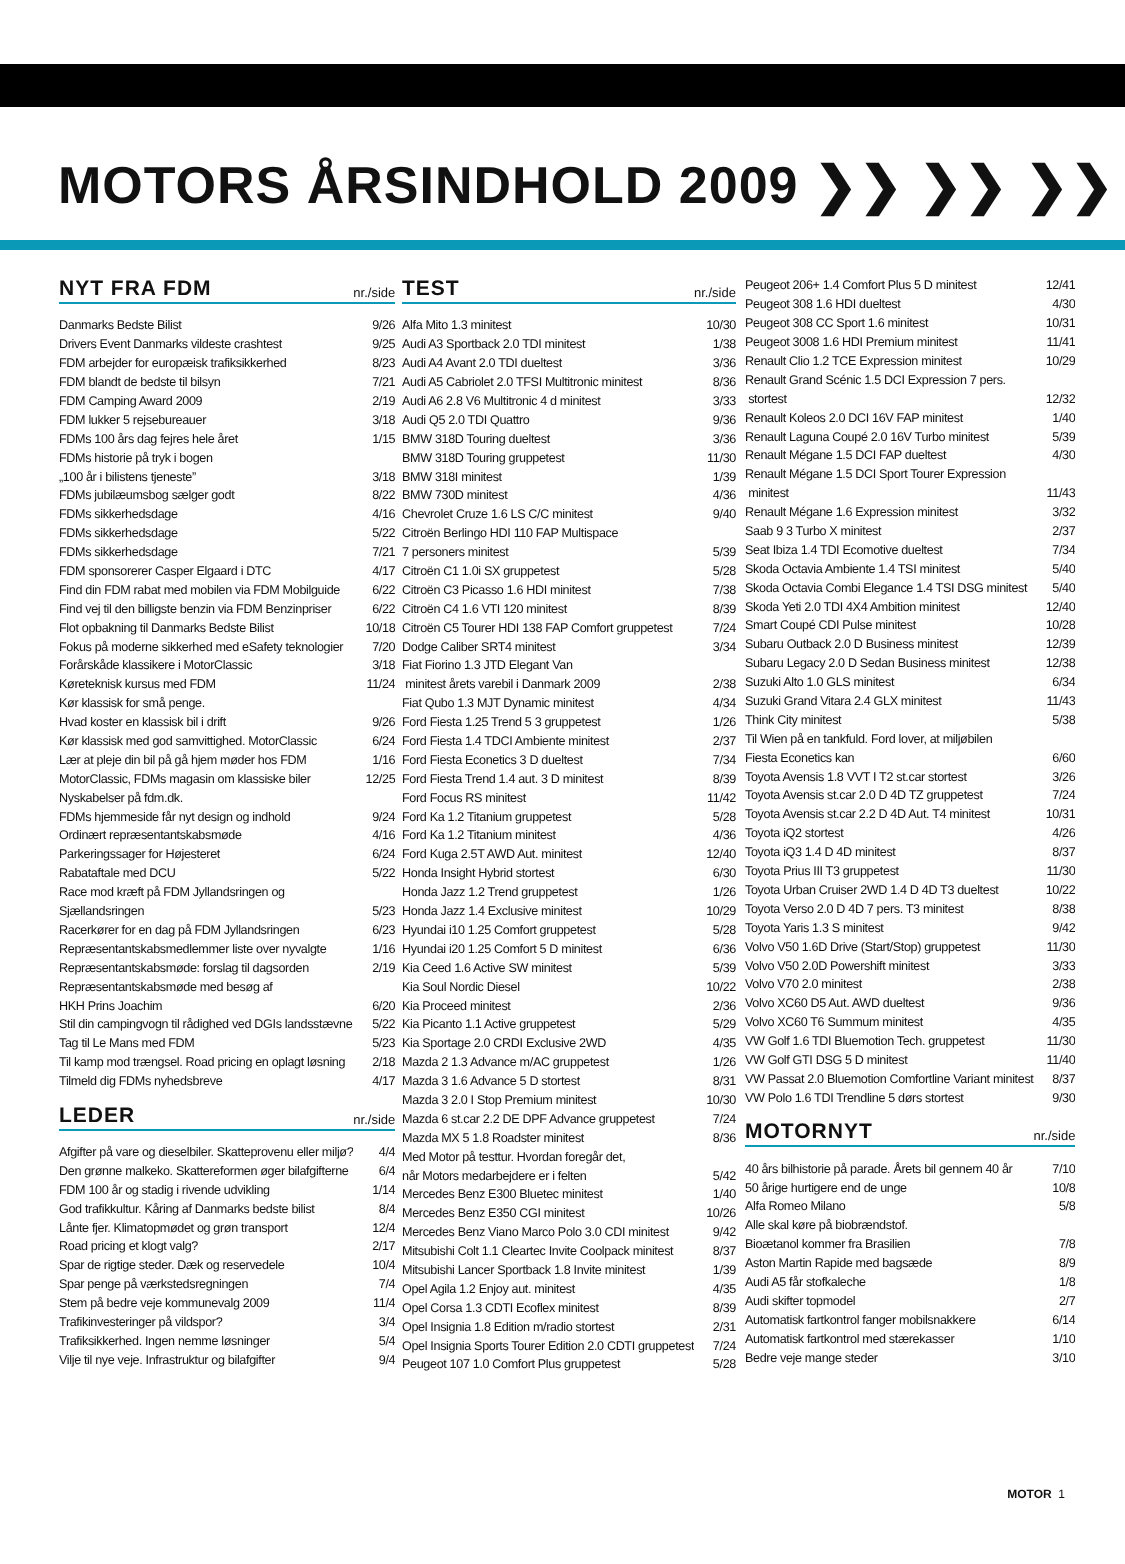MOTORS ÅRSINDHOLD 2009 ❯❯ ❯❯ ❯❯
| NYT FRA FDM | nr./side |
| --- | --- |
| Danmarks Bedste Bilist | 9/26 |
| Drivers Event Danmarks vildeste crashtest | 9/25 |
| FDM arbejder for europæisk trafiksikkerhed | 8/23 |
| FDM blandt de bedste til bilsyn | 7/21 |
| FDM Camping Award 2009 | 2/19 |
| FDM lukker 5 rejsebureauer | 3/18 |
| FDMs 100 års dag fejres hele året | 1/15 |
| FDMs historie på tryk i bogen | |
| „100 år i bilistens tjeneste” | 3/18 |
| FDMs jubilæumsbog sælger godt | 8/22 |
| FDMs sikkerhedsdage | 4/16 |
| FDMs sikkerhedsdage | 5/22 |
| FDMs sikkerhedsdage | 7/21 |
| FDM sponsorerer Casper Elgaard i DTC | 4/17 |
| Find din FDM rabat med mobilen via FDM Mobilguide | 6/22 |
| Find vej til den billigste benzin via FDM Benzinpriser | 6/22 |
| Flot opbakning til Danmarks Bedste Bilist | 10/18 |
| Fokus på moderne sikkerhed med eSafety teknologier | 7/20 |
| Forårskåde klassikere i MotorClassic | 3/18 |
| Køreteknisk kursus med FDM | 11/24 |
| Kør klassisk for små penge. | |
| Hvad koster en klassisk bil i drift | 9/26 |
| Kør klassisk med god samvittighed. MotorClassic | 6/24 |
| Lær at pleje din bil på gå hjem møder hos FDM | 1/16 |
| MotorClassic, FDMs magasin om klassiske biler | 12/25 |
| Nyskabelser på fdm.dk. | |
| FDMs hjemmeside får nyt design og indhold | 9/24 |
| Ordinært repræsentantskabsmøde | 4/16 |
| Parkeringssager for Højesteret | 6/24 |
| Rabataftale med DCU | 5/22 |
| Race mod kræft på FDM Jyllandsringen og | |
| Sjællandsringen | 5/23 |
| Racerkører for en dag på FDM Jyllandsringen | 6/23 |
| Repræsentantskabsmedlemmer liste over nyvalgte | 1/16 |
| Repræsentantskabsmøde: forslag til dagsorden | 2/19 |
| Repræsentantskabsmøde med besøg af | |
| HKH Prins Joachim | 6/20 |
| Stil din campingvogn til rådighed ved DGIs landsstævne | 5/22 |
| Tag til Le Mans med FDM | 5/23 |
| Til kamp mod trængsel. Road pricing en oplagt løsning | 2/18 |
| Tilmeld dig FDMs nyhedsbreve | 4/17 |
| LEDER | nr./side |
| Afgifter på vare og dieselbiler. Skatteprovenu eller miljø? | 4/4 |
| Den grønne malkeko. Skattereformen øger bilafgifterne | 6/4 |
| FDM 100 år og stadig i rivende udvikling | 1/14 |
| God trafikkultur. Kåring af Danmarks bedste bilist | 8/4 |
| Lånte fjer. Klimatopmødet og grøn transport | 12/4 |
| Road pricing et klogt valg? | 2/17 |
| Spar de rigtige steder. Dæk og reservedele | 10/4 |
| Spar penge på værkstedsregningen | 7/4 |
| Stem på bedre veje kommunevalg 2009 | 11/4 |
| Trafikinvesteringer på vildspor? | 3/4 |
| Trafiksikkerhed. Ingen nemme løsninger | 5/4 |
| Vilje til nye veje. Infrastruktur og bilafgifter | 9/4 |
| TEST | nr./side |
| --- | --- |
| Alfa Mito 1.3 minitest | 10/30 |
| Audi A3 Sportback 2.0 TDI minitest | 1/38 |
| Audi A4 Avant 2.0 TDI dueltest | 3/36 |
| Audi A5 Cabriolet 2.0 TFSI Multitronic minitest | 8/36 |
| Audi A6 2.8 V6 Multitronic 4 d minitest | 3/33 |
| Audi Q5 2.0 TDI Quattro | 9/36 |
| BMW 318D Touring dueltest | 3/36 |
| BMW 318D Touring gruppetest | 11/30 |
| BMW 318I minitest | 1/39 |
| BMW 730D minitest | 4/36 |
| Chevrolet Cruze 1.6 LS C/C minitest | 9/40 |
| Citroën Berlingo HDI 110 FAP Multispace | |
| 7 personers minitest | 5/39 |
| Citroën C1 1.0i SX gruppetest | 5/28 |
| Citroën C3 Picasso 1.6 HDI minitest | 7/38 |
| Citroën C4 1.6 VTI 120 minitest | 8/39 |
| Citroën C5 Tourer HDI 138 FAP Comfort gruppetest | 7/24 |
| Dodge Caliber SRT4 minitest | 3/34 |
| Fiat Fiorino 1.3 JTD Elegant Van | |
| minitest årets varebil i Danmark 2009 | 2/38 |
| Fiat Qubo 1.3 MJT Dynamic minitest | 4/34 |
| Ford Fiesta 1.25 Trend 5 3 gruppetest | 1/26 |
| Ford Fiesta 1.4 TDCI Ambiente minitest | 2/37 |
| Ford Fiesta Econetics 3 D dueltest | 7/34 |
| Ford Fiesta Trend 1.4 aut. 3 D minitest | 8/39 |
| Ford Focus RS minitest | 11/42 |
| Ford Ka 1.2 Titanium gruppetest | 5/28 |
| Ford Ka 1.2 Titanium minitest | 4/36 |
| Ford Kuga 2.5T AWD Aut. minitest | 12/40 |
| Honda Insight Hybrid stortest | 6/30 |
| Honda Jazz 1.2 Trend gruppetest | 1/26 |
| Honda Jazz 1.4 Exclusive minitest | 10/29 |
| Hyundai i10 1.25 Comfort gruppetest | 5/28 |
| Hyundai i20 1.25 Comfort 5 D minitest | 6/36 |
| Kia Ceed 1.6 Active SW minitest | 5/39 |
| Kia Soul Nordic Diesel | 10/22 |
| Kia Proceed minitest | 2/36 |
| Kia Picanto 1.1 Active gruppetest | 5/29 |
| Kia Sportage 2.0 CRDI Exclusive 2WD | 4/35 |
| Mazda 2 1.3 Advance m/AC gruppetest | 1/26 |
| Mazda 3 1.6 Advance 5 D stortest | 8/31 |
| Mazda 3 2.0 I Stop Premium minitest | 10/30 |
| Mazda 6 st.car 2.2 DE DPF Advance gruppetest | 7/24 |
| Mazda MX 5 1.8 Roadster minitest | 8/36 |
| Med Motor på testtur. Hvordan foregår det, | |
| når Motors medarbejdere er i felten | 5/42 |
| Mercedes Benz E300 Bluetec minitest | 1/40 |
| Mercedes Benz E350 CGI minitest | 10/26 |
| Mercedes Benz Viano Marco Polo 3.0 CDI minitest | 9/42 |
| Mitsubishi Colt 1.1 Cleartec Invite Coolpack minitest | 8/37 |
| Mitsubishi Lancer Sportback 1.8 Invite minitest | 1/39 |
| Opel Agila 1.2 Enjoy aut. minitest | 4/35 |
| Opel Corsa 1.3 CDTI Ecoflex minitest | 8/39 |
| Opel Insignia 1.8 Edition m/radio stortest | 2/31 |
| Opel Insignia Sports Tourer Edition 2.0 CDTI gruppetest | 7/24 |
| Peugeot 107 1.0 Comfort Plus gruppetest | 5/28 |
| Peugeot 206+ 1.4 Comfort Plus 5 D minitest | 12/41 |
| Peugeot 308 1.6 HDI dueltest | 4/30 |
| Peugeot 308 CC Sport 1.6 minitest | 10/31 |
| Peugeot 3008 1.6 HDI Premium minitest | 11/41 |
| Renault Clio 1.2 TCE Expression minitest | 10/29 |
| Renault Grand Scénic 1.5 DCI Expression 7 pers. | |
| stortest | 12/32 |
| Renault Koleos 2.0 DCI 16V FAP minitest | 1/40 |
| Renault Laguna Coupé 2.0 16V Turbo minitest | 5/39 |
| Renault Mégane 1.5 DCI FAP dueltest | 4/30 |
| Renault Mégane 1.5 DCI Sport Tourer Expression | |
| minitest | 11/43 |
| Renault Mégane 1.6 Expression minitest | 3/32 |
| Saab 9 3 Turbo X minitest | 2/37 |
| Seat Ibiza 1.4 TDI Ecomotive dueltest | 7/34 |
| Skoda Octavia Ambiente 1.4 TSI minitest | 5/40 |
| Skoda Octavia Combi Elegance 1.4 TSI DSG minitest | 5/40 |
| Skoda Yeti 2.0 TDI 4X4 Ambition minitest | 12/40 |
| Smart Coupé CDI Pulse minitest | 10/28 |
| Subaru Outback 2.0 D Business minitest | 12/39 |
| Subaru Legacy 2.0 D Sedan Business minitest | 12/38 |
| Suzuki Alto 1.0 GLS minitest | 6/34 |
| Suzuki Grand Vitara 2.4 GLX minitest | 11/43 |
| Think City minitest | 5/38 |
| Til Wien på en tankfuld. Ford lover, at miljøbilen | |
| Fiesta Econetics kan | 6/60 |
| Toyota Avensis 1.8 VVT I T2 st.car stortest | 3/26 |
| Toyota Avensis st.car 2.0 D 4D TZ gruppetest | 7/24 |
| Toyota Avensis st.car 2.2 D 4D Aut. T4 minitest | 10/31 |
| Toyota iQ2 stortest | 4/26 |
| Toyota iQ3 1.4 D 4D minitest | 8/37 |
| Toyota Prius III T3 gruppetest | 11/30 |
| Toyota Urban Cruiser 2WD 1.4 D 4D T3 dueltest | 10/22 |
| Toyota Verso 2.0 D 4D 7 pers. T3 minitest | 8/38 |
| Toyota Yaris 1.3 S minitest | 9/42 |
| Volvo V50 1.6D Drive (Start/Stop) gruppetest | 11/30 |
| Volvo V50 2.0D Powershift minitest | 3/33 |
| Volvo V70 2.0 minitest | 2/38 |
| Volvo XC60 D5 Aut. AWD dueltest | 9/36 |
| Volvo XC60 T6 Summum minitest | 4/35 |
| VW Golf 1.6 TDI Bluemotion Tech. gruppetest | 11/30 |
| VW Golf GTI DSG 5 D minitest | 11/40 |
| VW Passat 2.0 Bluemotion Comfortline Variant minitest | 8/37 |
| VW Polo 1.6 TDI Trendline 5 dørs stortest | 9/30 |
| MOTORNYT | nr./side |
| 40 års bilhistorie på parade. Årets bil gennem 40 år | 7/10 |
| 50 årige hurtigere end de unge | 10/8 |
| Alfa Romeo Milano | 5/8 |
| Alle skal køre på biobrændstof. | |
| Bioætanol kommer fra Brasilien | 7/8 |
| Aston Martin Rapide med bagsæde | 8/9 |
| Audi A5 får stofkaleche | 1/8 |
| Audi skifter topmodel | 2/7 |
| Automatisk fartkontrol fanger mobilsnakkere | 6/14 |
| Automatisk fartkontrol med stærekasser | 1/10 |
| Bedre veje mange steder | 3/10 |
MOTOR 1